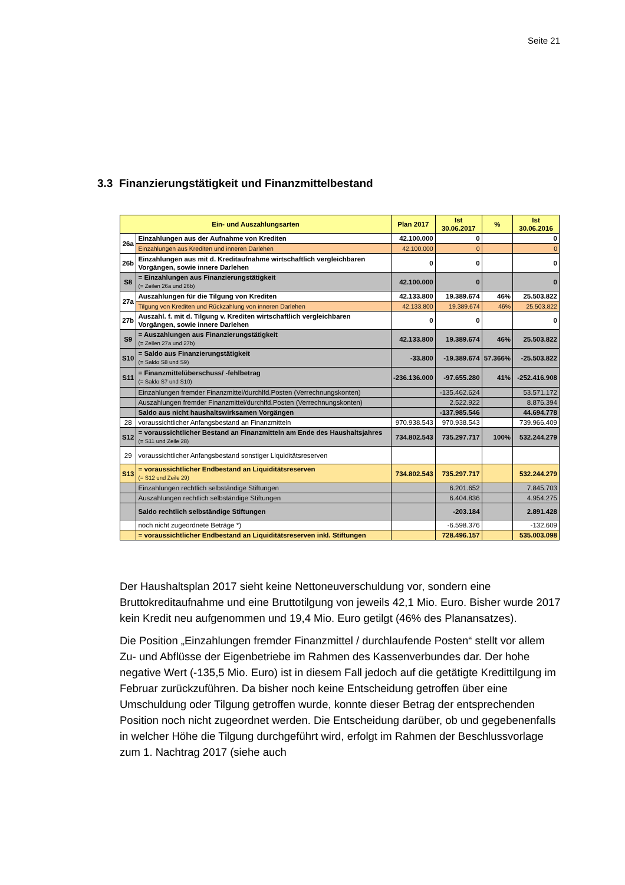Seite 21
3.3 Finanzierungstätigkeit und Finanzmittelbestand
| Ein- und Auszahlungsarten | | Plan 2017 | Ist 30.06.2017 | % | Ist 30.06.2016 |
| --- | --- | --- | --- | --- | --- |
| 26a | Einzahlungen aus der Aufnahme von Krediten | 42.100.000 | 0 | | 0 |
| | Einzahlungen aus Krediten und inneren Darlehen | 42.100.000 | 0 | | 0 |
| 26b | Einzahlungen aus mit d. Kreditaufnahme wirtschaftlich vergleichbaren Vorgängen, sowie innere Darlehen | 0 | 0 | | 0 |
| S8 | = Einzahlungen aus Finanzierungstätigkeit (= Zeilen 26a und 26b) | 42.100.000 | 0 | | 0 |
| 27a | Auszahlungen für die Tilgung von Krediten | 42.133.800 | 19.389.674 | 46% | 25.503.822 |
| | Tilgung von Krediten und Rückzahlung von inneren Darlehen | 42.133.800 | 19.389.674 | 46% | 25.503.822 |
| 27b | Auszahl. f. mit d. Tilgung v. Krediten wirtschaftlich vergleichbaren Vorgängen, sowie innere Darlehen | 0 | 0 | | 0 |
| S9 | = Auszahlungen aus Finanzierungstätigkeit (= Zeilen 27a und 27b) | 42.133.800 | 19.389.674 | 46% | 25.503.822 |
| S10 | = Saldo aus Finanzierungstätigkeit (= Saldo S8 und S9) | -33.800 | -19.389.674 | 57.366% | -25.503.822 |
| S11 | = Finanzmittelüberschuss/ -fehlbetrag (= Saldo S7 und S10) | -236.136.000 | -97.655.280 | 41% | -252.416.908 |
| | Einzahlungen fremder Finanzmittel/durchlfd.Posten (Verrechnungskonten) | | -135.462.624 | | 53.571.172 |
| | Auszahlungen fremder Finanzmittel/durchlfd.Posten (Verrechnungskonten) | | 2.522.922 | | 8.876.394 |
| | Saldo aus nicht haushaltswirksamen Vorgängen | | -137.985.546 | | 44.694.778 |
| 28 | voraussichtlicher Anfangsbestand an Finanzmitteln | 970.938.543 | 970.938.543 | | 739.966.409 |
| S12 | = voraussichtlicher Bestand an Finanzmitteln am Ende des Haushaltsjahres (= S11 und Zeile 28) | 734.802.543 | 735.297.717 | 100% | 532.244.279 |
| 29 | voraussichtlicher Anfangsbestand sonstiger Liquiditätsreserven | | | | |
| S13 | = voraussichtlicher Endbestand an Liquiditätsreserven (= S12 und Zeile 29) | 734.802.543 | 735.297.717 | | 532.244.279 |
| | Einzahlungen rechtlich selbständige Stiftungen | | 6.201.652 | | 7.845.703 |
| | Auszahlungen rechtlich selbständige Stiftungen | | 6.404.836 | | 4.954.275 |
| | Saldo rechtlich selbständige Stiftungen | | -203.184 | | 2.891.428 |
| | noch nicht zugeordnete Beträge *) | | -6.598.376 | | -132.609 |
| | = voraussichtlicher Endbestand an Liquiditätsreserven inkl. Stiftungen | | 728.496.157 | | 535.003.098 |
Der Haushaltsplan 2017 sieht keine Nettoneuverschuldung vor, sondern eine Bruttokreditaufnahme und eine Bruttotilgung von jeweils 42,1 Mio. Euro. Bisher wurde 2017 kein Kredit neu aufgenommen und 19,4 Mio. Euro getilgt (46% des Planansatzes).
Die Position „Einzahlungen fremder Finanzmittel / durchlaufende Posten“ stellt vor allem Zu- und Abflüsse der Eigenbetriebe im Rahmen des Kassenverbundes dar. Der hohe negative Wert (-135,5 Mio. Euro) ist in diesem Fall jedoch auf die getätigte Kredittilgung im Februar zurückzuführen. Da bisher noch keine Entscheidung getroffen über eine Umschuldung oder Tilgung getroffen wurde, konnte dieser Betrag der entsprechenden Position noch nicht zugeordnet werden. Die Entscheidung darüber, ob und gegebenenfalls in welcher Höhe die Tilgung durchgeführt wird, erfolgt im Rahmen der Beschlussvorlage zum 1. Nachtrag 2017 (siehe auch